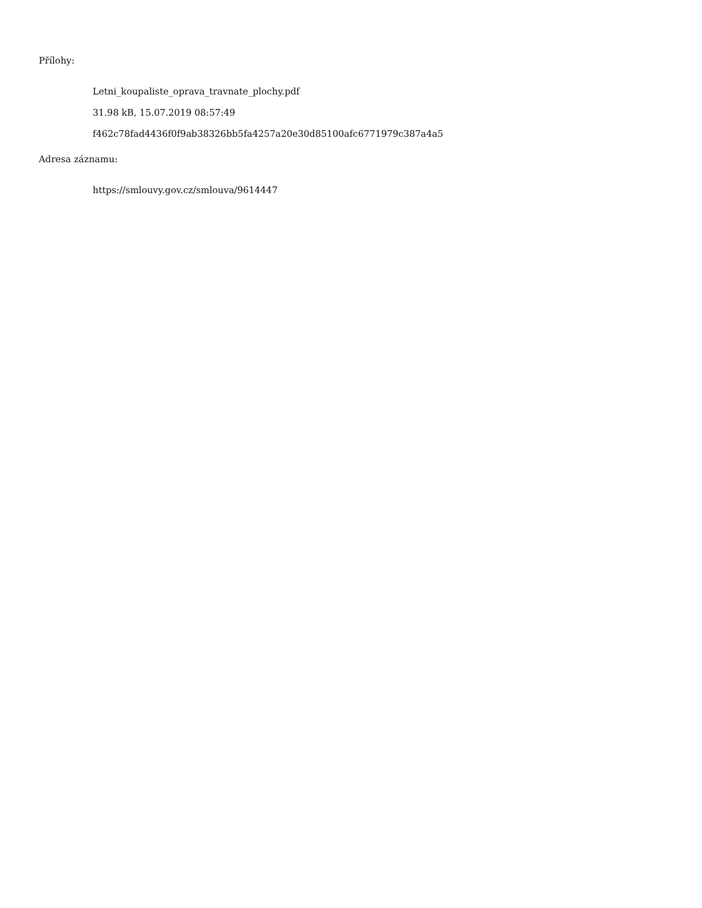Přílohy:
Letni_koupaliste_oprava_travnate_plochy.pdf
31.98 kB, 15.07.2019 08:57:49
f462c78fad4436f0f9ab38326bb5fa4257a20e30d85100afc6771979c387a4a5
Adresa záznamu:
https://smlouvy.gov.cz/smlouva/9614447